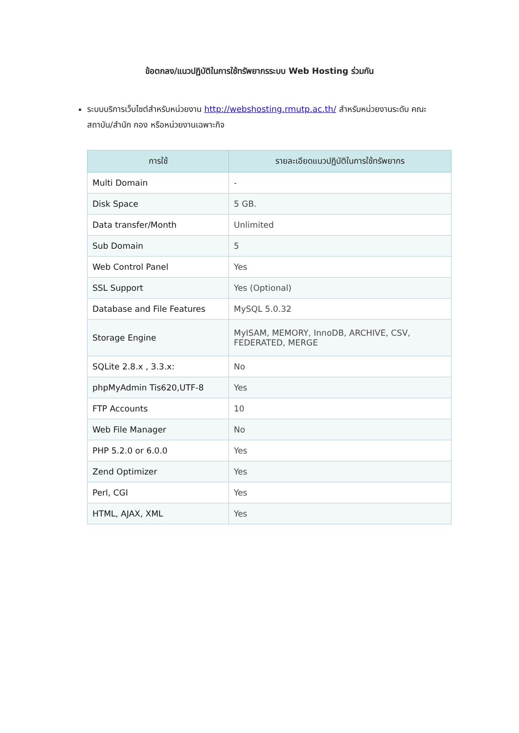ข้อตกลง/แนวปฏิบัติในการใช้ทรัพยากรระบบ Web Hosting ร่วมกัน
ระบบบริการเว็บไซต์สำหรับหน่วยงาน http://webshosting.rmutp.ac.th/ สำหรับหน่วยงานระดับ คณะ สถาบัน/สำนัก กอง หรือหน่วยงานเฉพาะกิจ
| การใช้ | รายละเอียดแนวปฏิบัติในการใช้ทรัพยากร |
| --- | --- |
| Multi Domain | - |
| Disk Space | 5 GB. |
| Data transfer/Month | Unlimited |
| Sub Domain | 5 |
| Web Control Panel | Yes |
| SSL Support | Yes (Optional) |
| Database and File Features | MySQL 5.0.32 |
| Storage Engine | MyISAM, MEMORY, InnoDB, ARCHIVE, CSV, FEDERATED, MERGE |
| SQLite 2.8.x , 3.3.x: | No |
| phpMyAdmin Tis620,UTF-8 | Yes |
| FTP Accounts | 10 |
| Web File Manager | No |
| PHP 5.2.0 or 6.0.0 | Yes |
| Zend Optimizer | Yes |
| Perl, CGI | Yes |
| HTML, AJAX, XML | Yes |